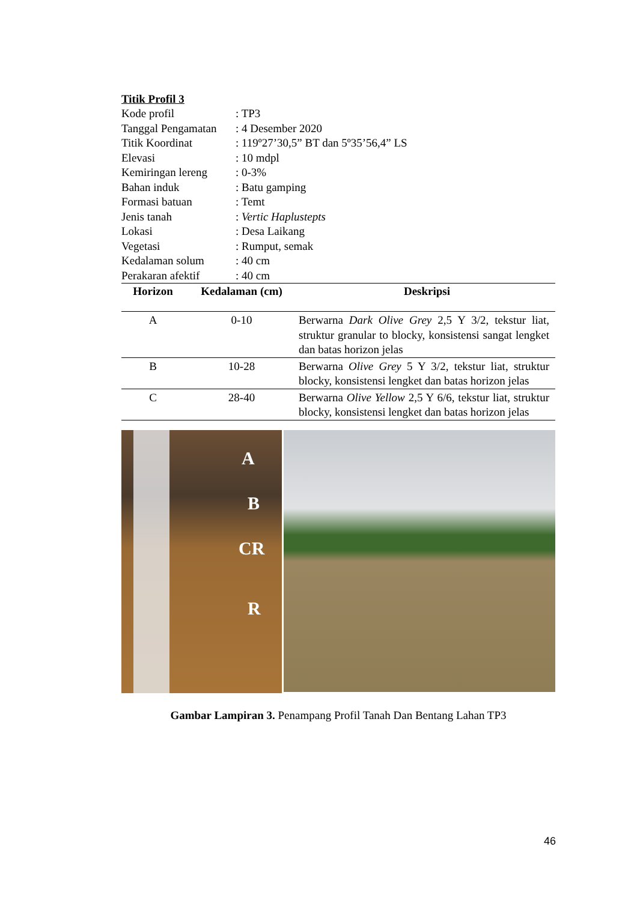Titik Profil 3
Kode profil: TP3
Tanggal Pengamatan: 4 Desember 2020
Titik Koordinat: 119º27’30,5” BT dan 5º35’56,4” LS
Elevasi: 10 mdpl
Kemiringan lereng: 0-3%
Bahan induk: Batu gamping
Formasi batuan: Temt
Jenis tanah: Vertic Haplustepts
Lokasi: Desa Laikang
Vegetasi: Rumput, semak
Kedalaman solum: 40 cm
Perakaran afektif: 40 cm
| Horizon | Kedalaman (cm) | Deskripsi |
| --- | --- | --- |
| A | 0-10 | Berwarna Dark Olive Grey 2,5 Y 3/2, tekstur liat, struktur granular to blocky, konsistensi sangat lengket dan batas horizon jelas |
| B | 10-28 | Berwarna Olive Grey 5 Y 3/2, tekstur liat, struktur blocky, konsistensi lengket dan batas horizon jelas |
| C | 28-40 | Berwarna Olive Yellow 2,5 Y 6/6, tekstur liat, struktur blocky, konsistensi lengket dan batas horizon jelas |
A
B
CR
R
Gambar Lampiran 3. Penampang Profil Tanah Dan Bentang Lahan TP3
46